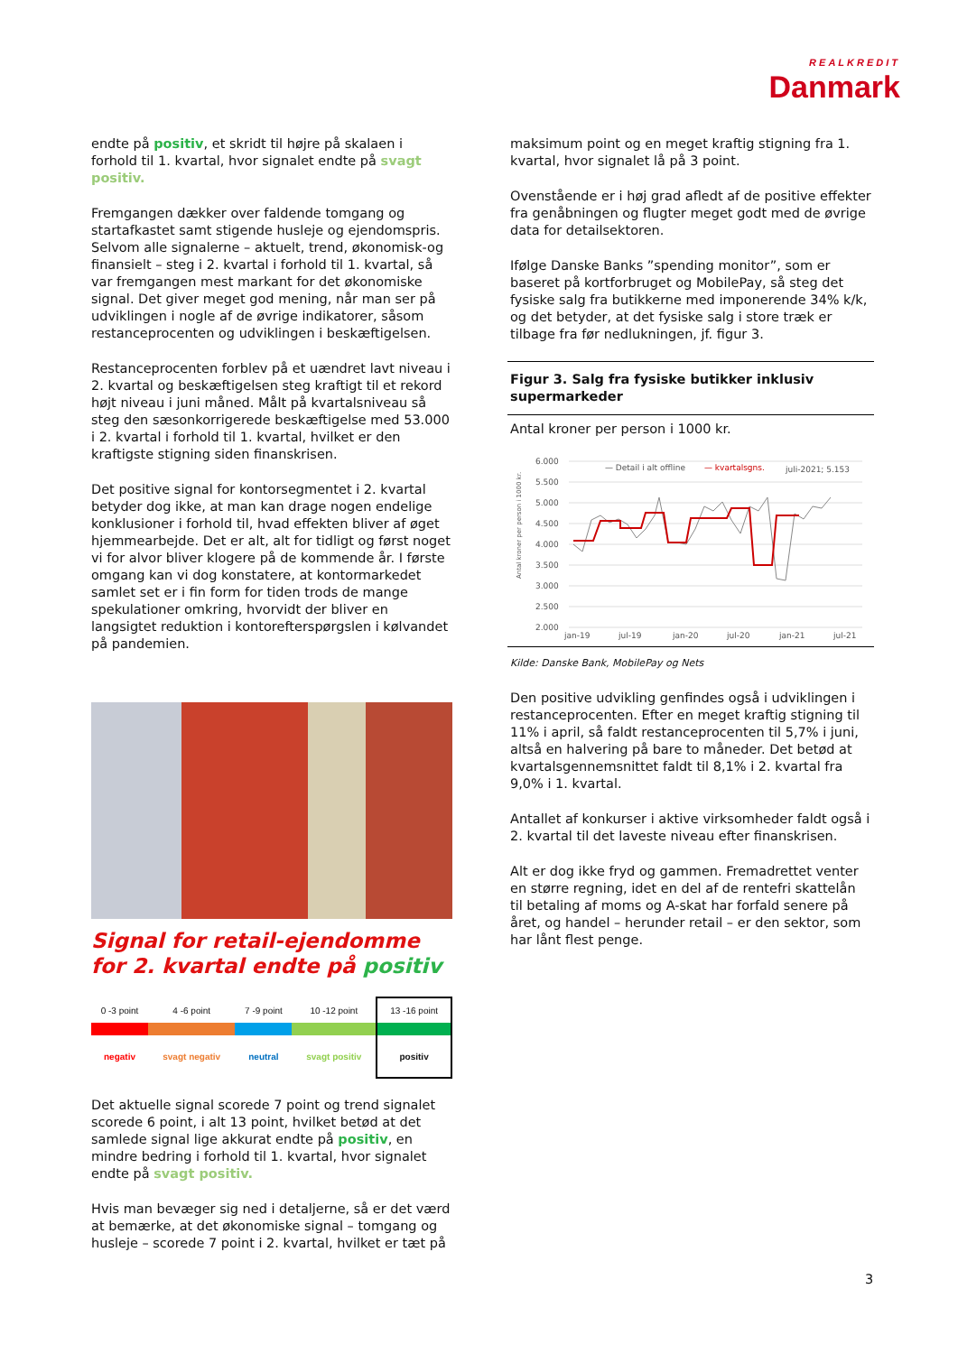REALKREDIT
Danmark
endte på positiv, et skridt til højre på skalaen i forhold til 1. kvartal, hvor signalet endte på svagt positiv.
Fremgangen dækker over faldende tomgang og startafkastet samt stigende husleje og ejendomspris. Selvom alle signalerne – aktuelt, trend, økonomisk-og finansielt – steg i 2. kvartal i forhold til 1. kvartal, så var fremgangen mest markant for det økonomiske signal. Det giver meget god mening, når man ser på udviklingen i nogle af de øvrige indikatorer, såsom restanceprocenten og udviklingen i beskæftigelsen.
Restanceprocenten forblev på et uændret lavt niveau i 2. kvartal og beskæftigelsen steg kraftigt til et rekord højt niveau i juni måned. Målt på kvartalsniveau så steg den sæsonkorrigerede beskæftigelse med 53.000 i 2. kvartal i forhold til 1. kvartal, hvilket er den kraftigste stigning siden finanskrisen.
Det positive signal for kontorsegmentet i 2. kvartal betyder dog ikke, at man kan drage nogen endelige konklusioner i forhold til, hvad effekten bliver af øget hjemmearbejde. Det er alt, alt for tidligt og først noget vi for alvor bliver klogere på de kommende år. I første omgang kan vi dog konstatere, at kontormarkedet samlet set er i fin form for tiden trods de mange spekulationer omkring, hvorvidt der bliver en langsigtet reduktion i kontorefterspørgslen i kølvandet på pandemien.
Signal for retail-ejendomme for 2. kvartal endte på positiv
| 0 -3 point | 4 -6 point | 7 -9 point | 10 -12 point | 13 -16 point |
| negativ | svagt negativ | neutral | svagt positiv | positiv |
Det aktuelle signal scorede 7 point og trend signalet scorede 6 point, i alt 13 point, hvilket betød at det samlede signal lige akkurat endte på positiv, en mindre bedring i forhold til 1. kvartal, hvor signalet endte på svagt positiv.
Hvis man bevæger sig ned i detaljerne, så er det værd at bemærke, at det økonomiske signal – tomgang og husleje – scorede 7 point i 2. kvartal, hvilket er tæt på
maksimum point og en meget kraftig stigning fra 1. kvartal, hvor signalet lå på 3 point.
Ovenstående er i høj grad afledt af de positive effekter fra genåbningen og flugter meget godt med de øvrige data for detailsektoren.
Ifølge Danske Banks ”spending monitor”, som er baseret på kortforbruget og MobilePay, så steg det fysiske salg fra butikkerne med imponerende 34% k/k, og det betyder, at det fysiske salg i store træk er tilbage fra før nedlukningen, jf. figur 3.
Figur 3. Salg fra fysiske butikker inklusiv supermarkeder
Antal kroner per person i 1000 kr.
Antal kroner per person i 1000 kr.
6.000
5.500
5.000
4.500
4.000
3.500
3.000
2.500
2.000
jan-19
jul-19
jan-20
jul-20
jan-21
jul-21
— Detail i alt offline
— kvartalsgns.
juli-2021; 5.153
Kilde: Danske Bank, MobilePay og Nets
Den positive udvikling genfindes også i udviklingen i restanceprocenten. Efter en meget kraftig stigning til 11% i april, så faldt restanceprocenten til 5,7% i juni, altså en halvering på bare to måneder. Det betød at kvartalsgennemsnittet faldt til 8,1% i 2. kvartal fra 9,0% i 1. kvartal.
Antallet af konkurser i aktive virksomheder faldt også i 2. kvartal til det laveste niveau efter finanskrisen.
Alt er dog ikke fryd og gammen. Fremadrettet venter en større regning, idet en del af de rentefri skattelån til betaling af moms og A-skat har forfald senere på året, og handel – herunder retail – er den sektor, som har lånt flest penge.
3